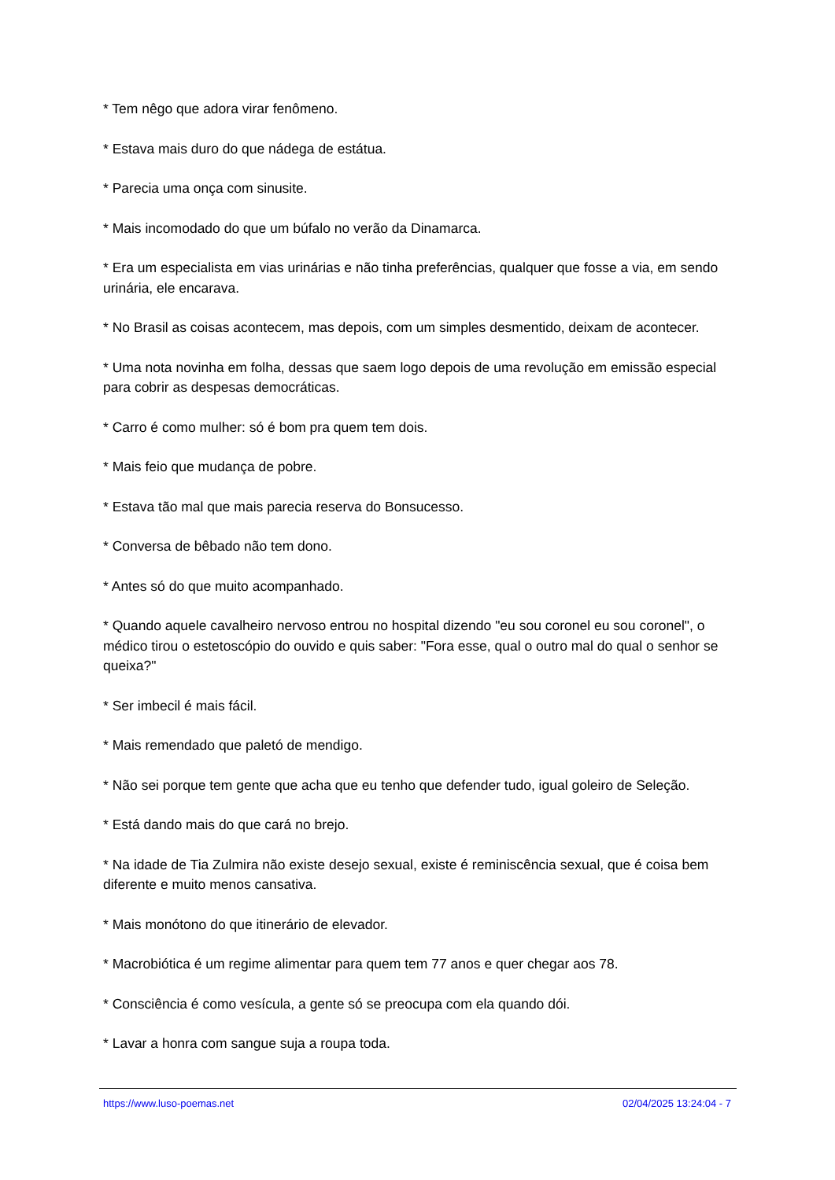* Tem nêgo que adora virar fenômeno.
* Estava mais duro do que nádega de estátua.
* Parecia uma onça com sinusite.
* Mais incomodado do que um búfalo no verão da Dinamarca.
* Era um especialista em vias urinárias e não tinha preferências, qualquer que fosse a via, em sendo urinária, ele encarava.
* No Brasil as coisas acontecem, mas depois, com um simples desmentido, deixam de acontecer.
* Uma nota novinha em folha, dessas que saem logo depois de uma revolução em emissão especial para cobrir as despesas democráticas.
* Carro é como mulher: só é bom pra quem tem dois.
* Mais feio que mudança de pobre.
* Estava tão mal que mais parecia reserva do Bonsucesso.
* Conversa de bêbado não tem dono.
* Antes só do que muito acompanhado.
* Quando aquele cavalheiro nervoso entrou no hospital dizendo "eu sou coronel eu sou coronel", o médico tirou o estetoscópio do ouvido e quis saber: "Fora esse, qual o outro mal do qual o senhor se queixa?"
* Ser imbecil é mais fácil.
* Mais remendado que paletó de mendigo.
* Não sei porque tem gente que acha que eu tenho que defender tudo, igual goleiro de Seleção.
* Está dando mais do que cará no brejo.
* Na idade de Tia Zulmira não existe desejo sexual, existe é reminiscência sexual, que é coisa bem diferente e muito menos cansativa.
* Mais monótono do que itinerário de elevador.
* Macrobiótica é um regime alimentar para quem tem 77 anos e quer chegar aos 78.
* Consciência é como vesícula, a gente só se preocupa com ela quando dói.
* Lavar a honra com sangue suja a roupa toda.
https://www.luso-poemas.net 02/04/2025 13:24:04 - 7